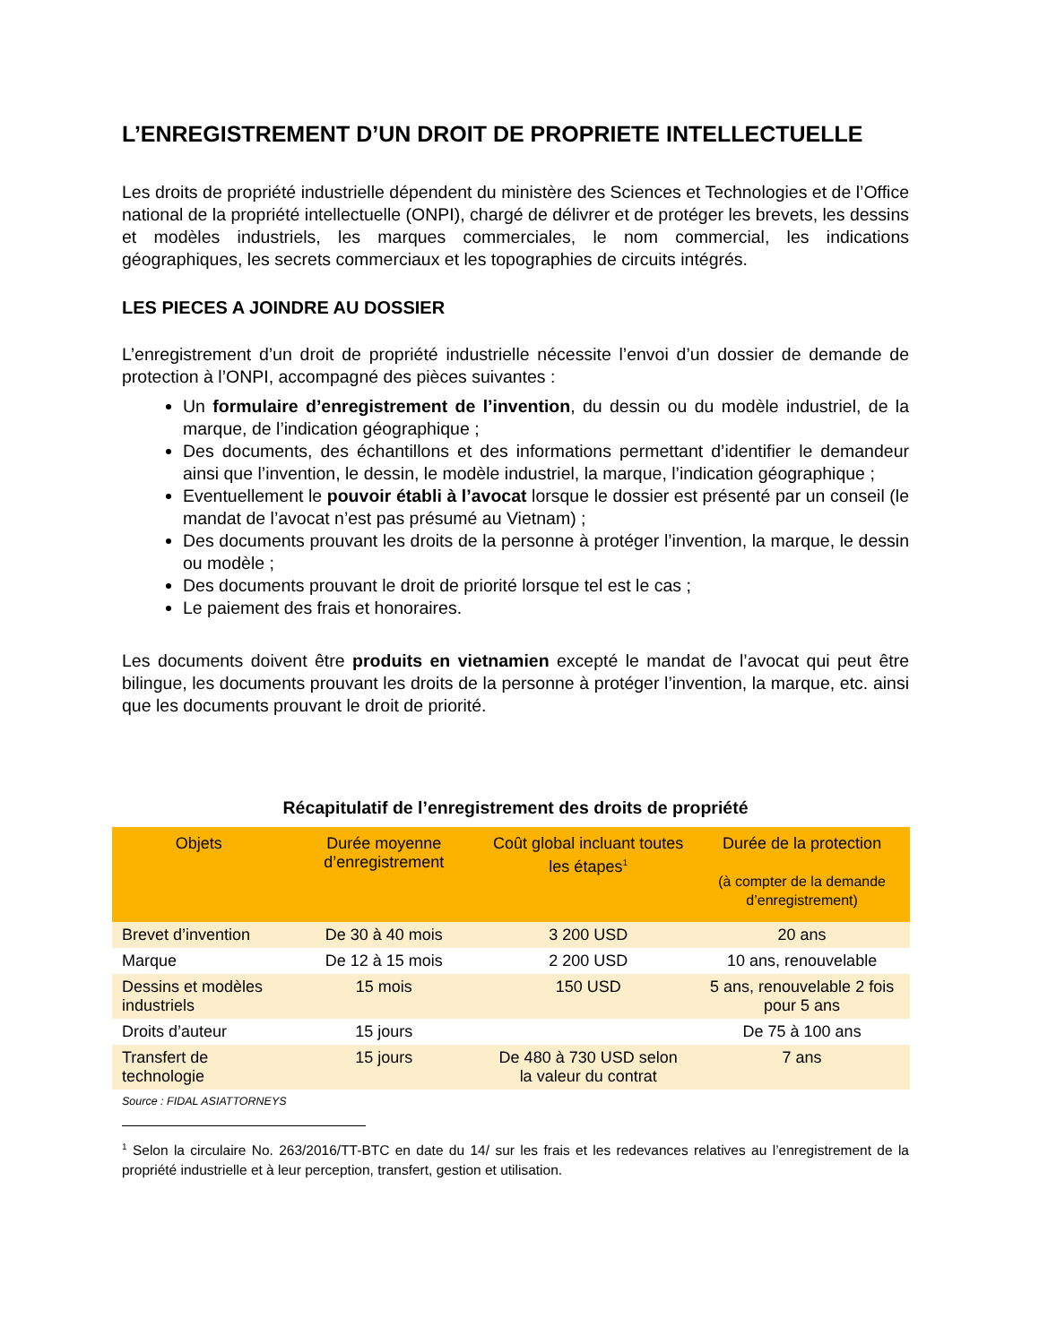L’ENREGISTREMENT D’UN DROIT DE PROPRIETE INTELLECTUELLE
Les droits de propriété industrielle dépendent du ministère des Sciences et Technologies et de l’Office national de la propriété intellectuelle (ONPI), chargé de délivrer et de protéger les brevets, les dessins et modèles industriels, les marques commerciales, le nom commercial, les indications géographiques, les secrets commerciaux et les topographies de circuits intégrés.
LES PIECES A JOINDRE AU DOSSIER
L’enregistrement d’un droit de propriété industrielle nécessite l’envoi d’un dossier de demande de protection à l’ONPI, accompagné des pièces suivantes :
Un formulaire d’enregistrement de l’invention, du dessin ou du modèle industriel, de la marque, de l’indication géographique ;
Des documents, des échantillons et des informations permettant d’identifier le demandeur ainsi que l’invention, le dessin, le modèle industriel, la marque, l’indication géographique ;
Eventuellement le pouvoir établi à l’avocat lorsque le dossier est présenté par un conseil (le mandat de l’avocat n’est pas présumé au Vietnam) ;
Des documents prouvant les droits de la personne à protéger l’invention, la marque, le dessin ou modèle ;
Des documents prouvant le droit de priorité lorsque tel est le cas ;
Le paiement des frais et honoraires.
Les documents doivent être produits en vietnamien excepté le mandat de l’avocat qui peut être bilingue, les documents prouvant les droits de la personne à protéger l’invention, la marque, etc. ainsi que les documents prouvant le droit de priorité.
Récapitulatif de l’enregistrement des droits de propriété
| Objets | Durée moyenne d’enregistrement | Coût global incluant toutes les étapes<sup>1</sup> | Durée de la protection (à compter de la demande d’enregistrement) |
| --- | --- | --- | --- |
| Brevet d’invention | De 30 à 40 mois | 3 200 USD | 20 ans |
| Marque | De 12 à 15 mois | 2 200 USD | 10 ans, renouvelable |
| Dessins et modèles industriels | 15 mois | 150 USD | 5 ans, renouvelable 2 fois pour 5 ans |
| Droits d’auteur | 15 jours | | De 75 à 100 ans |
| Transfert de technologie | 15 jours | De 480 à 730 USD selon la valeur du contrat | 7 ans |
Source : FIDAL ASIATTORNEYS
<sup>1</sup> Selon la circulaire No. 263/2016/TT-BTC en date du 14/ sur les frais et les redevances relatives au l’enregistrement de la propriété industrielle et à leur perception, transfert, gestion et utilisation.